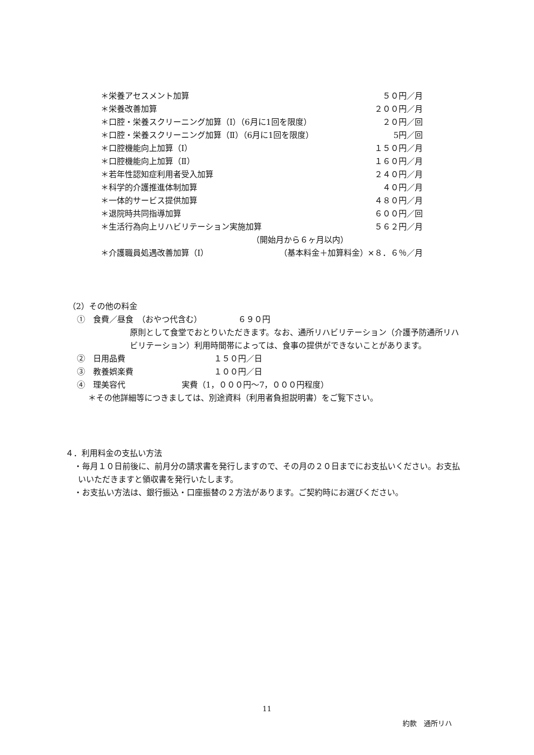＊栄養アセスメント加算 ５０円／月
＊栄養改善加算 ２００円／月
＊口腔・栄養スクリーニング加算（Ⅰ）（6月に1回を限度） ２０円／回
＊口腔・栄養スクリーニング加算（Ⅱ）（6月に1回を限度） 5円／回
＊口腔機能向上加算（Ⅰ） １５０円／月
＊口腔機能向上加算（Ⅱ） １６０円／月
＊若年性認知症利用者受入加算 ２４０円／月
＊科学的介護推進体制加算 ４０円／月
＊一体的サービス提供加算 ４８０円／月
＊退院時共同指導加算 ６００円／回
＊生活行為向上リハビリテーション実施加算 ５６２円／月
（開始月から６ヶ月以内）
＊介護職員処遇改善加算（Ⅰ） （基本料金＋加算料金）×８．６％／月
（2）その他の料金
①　食費／昼食　（おやつ代含む）　　　　　６９０円
原則として食堂でおとりいただきます。なお、通所リハビリテーション（介護予防通所リハビリテーション）利用時間帯によっては、食事の提供ができないことがあります。
②　日用品費　　　　　　　　　　　１５０円／日
③　教養娯楽費　　　　　　　　　　１００円／日
④　理美容代　　　　　　　実費（1，０００円～7，０００円程度）
＊その他詳細等につきましては、別途資料（利用者負担説明書）をご覧下さい。
４．利用料金の支払い方法
・毎月１０日前後に、前月分の請求書を発行しますので、その月の２０日までにお支払いください。お支払いいただきますと領収書を発行いたします。
・お支払い方法は、銀行振込・口座振替の２方法があります。ご契約時にお選びください。
11
約款　通所リハ